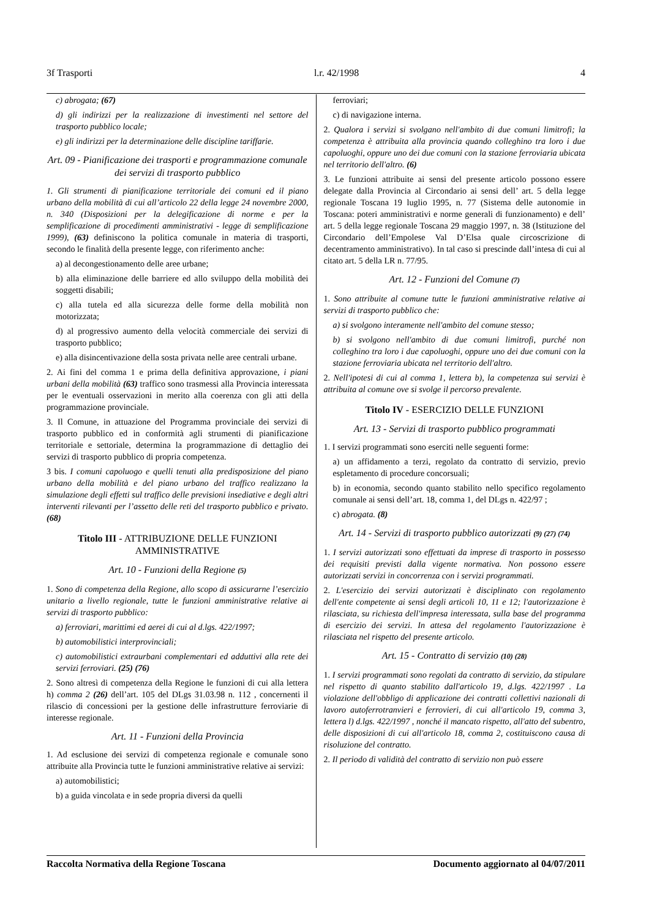3f Trasporti l.r. 42/1998 4
c) abrogata; (67)
d) gli indirizzi per la realizzazione di investimenti nel settore del trasporto pubblico locale;
e) gli indirizzi per la determinazione delle discipline tariffarie.
Art. 09 - Pianificazione dei trasporti e programmazione comunale dei servizi di trasporto pubblico
1. Gli strumenti di pianificazione territoriale dei comuni ed il piano urbano della mobilità di cui all’articolo 22 della legge 24 novembre 2000, n. 340 (Disposizioni per la delegificazione di norme e per la semplificazione di procedimenti amministrativi - legge di semplificazione 1999), (63) definiscono la politica comunale in materia di trasporti, secondo le finalità della presente legge, con riferimento anche:
a) al decongestionamento delle aree urbane;
b) alla eliminazione delle barriere ed allo sviluppo della mobilità dei soggetti disabili;
c) alla tutela ed alla sicurezza delle forme della mobilità non motorizzata;
d) al progressivo aumento della velocità commerciale dei servizi di trasporto pubblico;
e) alla disincentivazione della sosta privata nelle aree centrali urbane.
2. Ai fini del comma 1 e prima della definitiva approvazione, i piani urbani della mobilità (63) traffico sono trasmessi alla Provincia interessata per le eventuali osservazioni in merito alla coerenza con gli atti della programmazione provinciale.
3. Il Comune, in attuazione del Programma provinciale dei servizi di trasporto pubblico ed in conformità agli strumenti di pianificazione territoriale e settoriale, determina la programmazione di dettaglio dei servizi di trasporto pubblico di propria competenza.
3 bis. I comuni capoluogo e quelli tenuti alla predisposizione del piano urbano della mobilità e del piano urbano del traffico realizzano la simulazione degli effetti sul traffico delle previsioni insediative e degli altri interventi rilevanti per l’assetto delle reti del trasporto pubblico e privato. (68)
Titolo III - ATTRIBUZIONE DELLE FUNZIONI AMMINISTRATIVE
Art. 10 - Funzioni della Regione (5)
1. Sono di competenza della Regione, allo scopo di assicurarne l’esercizio unitario a livello regionale, tutte le funzioni amministrative relative ai servizi di trasporto pubblico:
a) ferroviari, marittimi ed aerei di cui al d.lgs. 422/1997;
b) automobilistici interprovinciali;
c) automobilistici extraurbani complementari ed adduttivi alla rete dei servizi ferroviari. (25) (76)
2. Sono altresì di competenza della Regione le funzioni di cui alla lettera h) comma 2 (26) dell’art. 105 del DLgs 31.03.98 n. 112 , concernenti il rilascio di concessioni per la gestione delle infrastrutture ferroviarie di interesse regionale.
Art. 11 - Funzioni della Provincia
1. Ad esclusione dei servizi di competenza regionale e comunale sono attribuite alla Provincia tutte le funzioni amministrative relative ai servizi:
a) automobilistici;
b) a guida vincolata e in sede propria diversi da quelli
ferroviari;
c) di navigazione interna.
2. Qualora i servizi si svolgano nell'ambito di due comuni limitrofi; la competenza è attribuita alla provincia quando colleghino tra loro i due capoluoghi, oppure uno dei due comuni con la stazione ferroviaria ubicata nel territorio dell'altro. (6)
3. Le funzioni attribuite ai sensi del presente articolo possono essere delegate dalla Provincia al Circondario ai sensi dell’ art. 5 della legge regionale Toscana 19 luglio 1995, n. 77 (Sistema delle autonomie in Toscana: poteri amministrativi e norme generali di funzionamento) e dell’ art. 5 della legge regionale Toscana 29 maggio 1997, n. 38 (Istituzione del Circondario dell’Empolese Val D’Elsa quale circoscrizione di decentramento amministrativo). In tal caso si prescinde dall’intesa di cui al citato art. 5 della LR n. 77/95.
Art. 12 - Funzioni del Comune (7)
1. Sono attribuite al comune tutte le funzioni amministrative relative ai servizi di trasporto pubblico che:
a) si svolgono interamente nell'ambito del comune stesso;
b) si svolgono nell'ambito di due comuni limitrofi, purché non colleghino tra loro i due capoluoghi, oppure uno dei due comuni con la stazione ferroviaria ubicata nel territorio dell'altro.
2. Nell'ipotesi di cui al comma 1, lettera b), la competenza sui servizi è attribuita al comune ove si svolge il percorso prevalente.
Titolo IV - ESERCIZIO DELLE FUNZIONI
Art. 13 - Servizi di trasporto pubblico programmati
1. I servizi programmati sono eserciti nelle seguenti forme:
a) un affidamento a terzi, regolato da contratto di servizio, previo espletamento di procedure concorsuali;
b) in economia, secondo quanto stabilito nello specifico regolamento comunale ai sensi dell’art. 18, comma 1, del DLgs n. 422/97 ;
c) abrogata. (8)
Art. 14 - Servizi di trasporto pubblico autorizzati (9) (27) (74)
1. I servizi autorizzati sono effettuati da imprese di trasporto in possesso dei requisiti previsti dalla vigente normativa. Non possono essere autorizzati servizi in concorrenza con i servizi programmati.
2. L'esercizio dei servizi autorizzati è disciplinato con regolamento dell'ente competente ai sensi degli articoli 10, 11 e 12; l'autorizzazione è rilasciata, su richiesta dell'impresa interessata, sulla base del programma di esercizio dei servizi. In attesa del regolamento l'autorizzazione è rilasciata nel rispetto del presente articolo.
Art. 15 - Contratto di servizio (10) (28)
1. I servizi programmati sono regolati da contratto di servizio, da stipulare nel rispetto di quanto stabilito dall'articolo 19, d.lgs. 422/1997 . La violazione dell'obbligo di applicazione dei contratti collettivi nazionali di lavoro autoferrotranvieri e ferrovieri, di cui all'articolo 19, comma 3, lettera l) d.lgs. 422/1997 , nonché il mancato rispetto, all'atto del subentro, delle disposizioni di cui all'articolo 18, comma 2, costituiscono causa di risoluzione del contratto.
2. Il periodo di validità del contratto di servizio non può essere
Raccolta Normativa della Regione Toscana Documento aggiornato al 04/07/2011